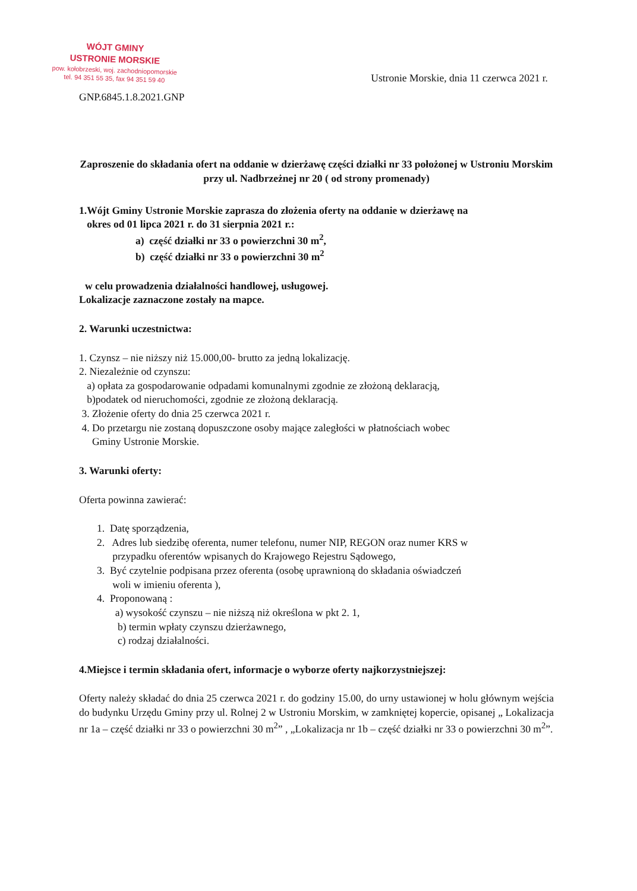WÓJT GMINY
USTRONIE MORSKIE
pow. kołobrzeski, woj. zachodniopomorskie
tel. 94 351 55 35, fax 94 351 59 40
Ustronie Morskie, dnia 11 czerwca 2021 r.
GNP.6845.1.8.2021.GNP
Zaproszenie do składania ofert na oddanie w dzierżawę części działki nr 33 położonej w Ustroniu Morskim przy ul. Nadbrzeżnej nr 20 ( od strony promenady)
1.Wójt Gminy Ustronie Morskie zaprasza do złożenia oferty na oddanie w dzierżawę na
okres od 01 lipca 2021 r. do 31 sierpnia 2021 r.:
a) część działki nr 33 o powierzchni 30 m<sup>2</sup>,
b) część działki nr 33 o powierzchni 30 m<sup>2</sup>
w celu prowadzenia działalności handlowej, usługowej.
Lokalizacje zaznaczone zostały na mapce.
2. Warunki uczestnictwa:
1. Czynsz – nie niższy niż 15.000,00- brutto za jedną lokalizację.
2. Niezależnie od czynszu:
a) opłata za gospodarowanie odpadami komunalnymi zgodnie ze złożoną deklaracją,
b)podatek od nieruchomości, zgodnie ze złożoną deklaracją.
3. Złożenie oferty do dnia 25 czerwca 2021 r.
4. Do przetargu nie zostaną dopuszczone osoby mające zaległości w płatnościach wobec
Gminy Ustronie Morskie.
3. Warunki oferty:
Oferta powinna zawierać:
1. Datę sporządzenia,
2. Adres lub siedzibę oferenta, numer telefonu, numer NIP, REGON oraz numer KRS w
przypadku oferentów wpisanych do Krajowego Rejestru Sądowego,
3. Być czytelnie podpisana przez oferenta (osobę uprawnioną do składania oświadczeń
woli w imieniu oferenta ),
4. Proponowaną :
a) wysokość czynszu – nie niższą niż określona w pkt 2. 1,
b) termin wpłaty czynszu dzierżawnego,
c) rodzaj działalności.
4.Miejsce i termin składania ofert, informacje o wyborze oferty najkorzystniejszej:
Oferty należy składać do dnia 25 czerwca 2021 r. do godziny 15.00, do urny ustawionej w holu głównym wejścia do budynku Urzędu Gminy przy ul. Rolnej 2 w Ustroniu Morskim, w zamkniętej kopercie, opisanej „ Lokalizacja nr 1a – część działki nr 33 o powierzchni 30 m<sup>2</sup>” , „Lokalizacja nr 1b – część działki nr 33 o powierzchni 30 m<sup>2</sup>”.